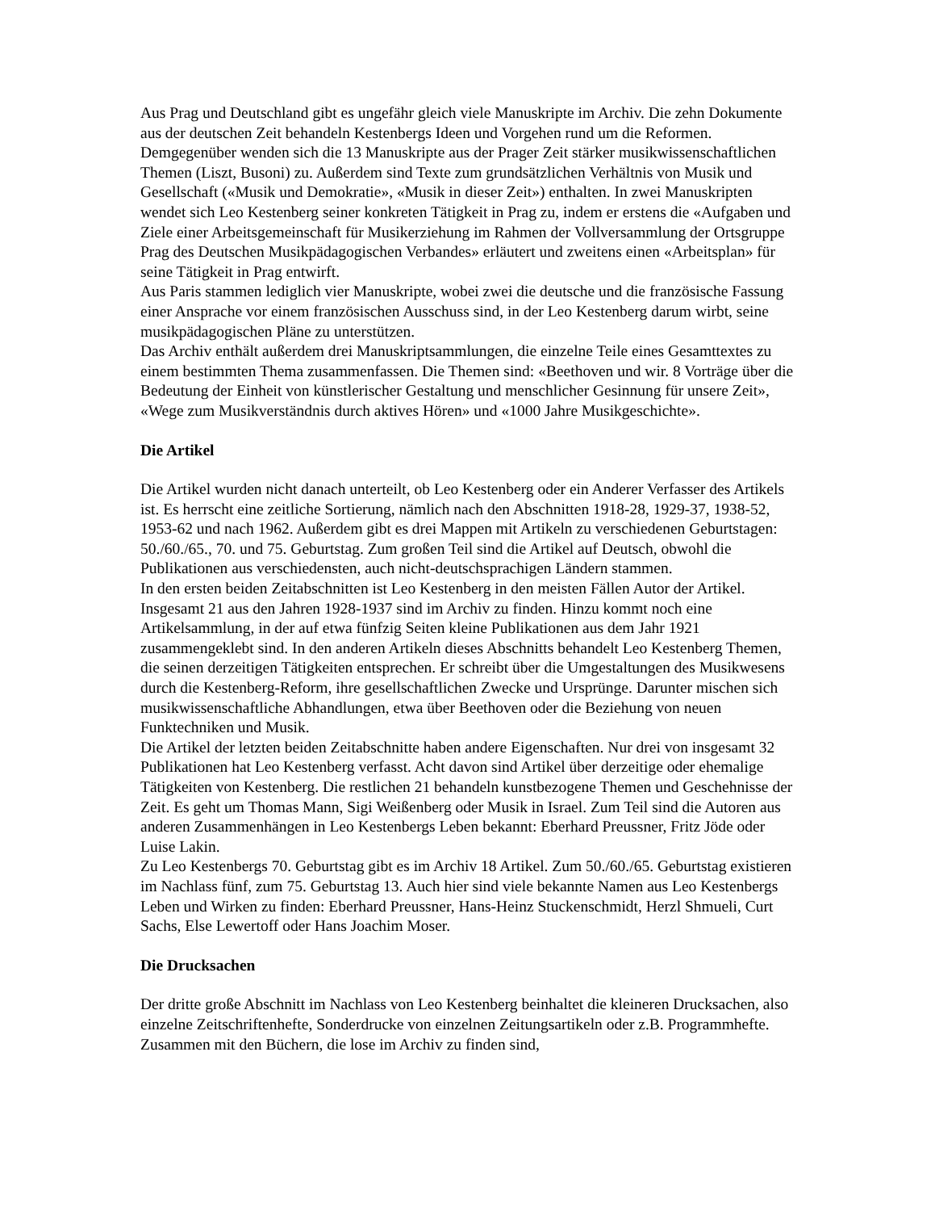Aus Prag und Deutschland gibt es ungefähr gleich viele Manuskripte im Archiv. Die zehn Dokumente aus der deutschen Zeit behandeln Kestenbergs Ideen und Vorgehen rund um die Reformen. Demgegenüber wenden sich die 13 Manuskripte aus der Prager Zeit stärker musikwissenschaftlichen Themen (Liszt, Busoni) zu. Außerdem sind Texte zum grundsätzlichen Verhältnis von Musik und Gesellschaft («Musik und Demokratie», «Musik in dieser Zeit») enthalten. In zwei Manuskripten wendet sich Leo Kestenberg seiner konkreten Tätigkeit in Prag zu, indem er erstens die «Aufgaben und Ziele einer Arbeitsgemeinschaft für Musikerziehung im Rahmen der Vollversammlung der Ortsgruppe Prag des Deutschen Musikpädagogischen Verbandes» erläutert und zweitens einen «Arbeitsplan» für seine Tätigkeit in Prag entwirft.
Aus Paris stammen lediglich vier Manuskripte, wobei zwei die deutsche und die französische Fassung einer Ansprache vor einem französischen Ausschuss sind, in der Leo Kestenberg darum wirbt, seine musikpädagogischen Pläne zu unterstützen.
Das Archiv enthält außerdem drei Manuskriptsammlungen, die einzelne Teile eines Gesamttextes zu einem bestimmten Thema zusammenfassen. Die Themen sind: «Beethoven und wir. 8 Vorträge über die Bedeutung der Einheit von künstlerischer Gestaltung und menschlicher Gesinnung für unsere Zeit», «Wege zum Musikverständnis durch aktives Hören» und «1000 Jahre Musikgeschichte».
Die Artikel
Die Artikel wurden nicht danach unterteilt, ob Leo Kestenberg oder ein Anderer Verfasser des Artikels ist. Es herrscht eine zeitliche Sortierung, nämlich nach den Abschnitten 1918-28, 1929-37, 1938-52, 1953-62 und nach 1962. Außerdem gibt es drei Mappen mit Artikeln zu verschiedenen Geburtstagen: 50./60./65., 70. und 75. Geburtstag. Zum großen Teil sind die Artikel auf Deutsch, obwohl die Publikationen aus verschiedensten, auch nicht-deutschsprachigen Ländern stammen.
In den ersten beiden Zeitabschnitten ist Leo Kestenberg in den meisten Fällen Autor der Artikel. Insgesamt 21 aus den Jahren 1928-1937 sind im Archiv zu finden. Hinzu kommt noch eine Artikelsammlung, in der auf etwa fünfzig Seiten kleine Publikationen aus dem Jahr 1921 zusammengeklebt sind. In den anderen Artikeln dieses Abschnitts behandelt Leo Kestenberg Themen, die seinen derzeitigen Tätigkeiten entsprechen. Er schreibt über die Umgestaltungen des Musikwesens durch die Kestenberg-Reform, ihre gesellschaftlichen Zwecke und Ursprünge. Darunter mischen sich musikwissenschaftliche Abhandlungen, etwa über Beethoven oder die Beziehung von neuen Funktechniken und Musik.
Die Artikel der letzten beiden Zeitabschnitte haben andere Eigenschaften. Nur drei von insgesamt 32 Publikationen hat Leo Kestenberg verfasst. Acht davon sind Artikel über derzeitige oder ehemalige Tätigkeiten von Kestenberg. Die restlichen 21 behandeln kunstbezogene Themen und Geschehnisse der Zeit. Es geht um Thomas Mann, Sigi Weißenberg oder Musik in Israel. Zum Teil sind die Autoren aus anderen Zusammenhängen in Leo Kestenbergs Leben bekannt: Eberhard Preussner, Fritz Jöde oder Luise Lakin.
Zu Leo Kestenbergs 70. Geburtstag gibt es im Archiv 18 Artikel. Zum 50./60./65. Geburtstag existieren im Nachlass fünf, zum 75. Geburtstag 13. Auch hier sind viele bekannte Namen aus Leo Kestenbergs Leben und Wirken zu finden: Eberhard Preussner, Hans-Heinz Stuckenschmidt, Herzl Shmueli, Curt Sachs, Else Lewertoff oder Hans Joachim Moser.
Die Drucksachen
Der dritte große Abschnitt im Nachlass von Leo Kestenberg beinhaltet die kleineren Drucksachen, also einzelne Zeitschriftenhefte, Sonderdrucke von einzelnen Zeitungsartikeln oder z.B. Programmhefte. Zusammen mit den Büchern, die lose im Archiv zu finden sind,